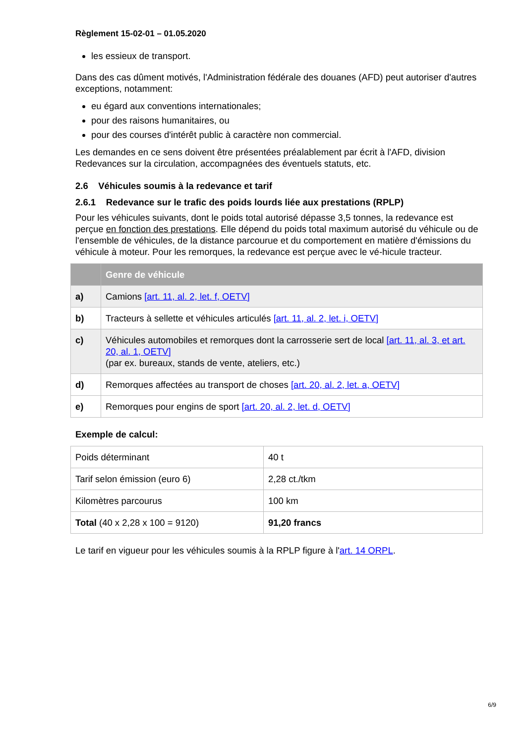Règlement 15-02-01 – 01.05.2020
les essieux de transport.
Dans des cas dûment motivés, l'Administration fédérale des douanes (AFD) peut autoriser d'autres exceptions, notamment:
eu égard aux conventions internationales;
pour des raisons humanitaires, ou
pour des courses d'intérêt public à caractère non commercial.
Les demandes en ce sens doivent être présentées préalablement par écrit à l'AFD, division Redevances sur la circulation, accompagnées des éventuels statuts, etc.
2.6 Véhicules soumis à la redevance et tarif
2.6.1 Redevance sur le trafic des poids lourds liée aux prestations (RPLP)
Pour les véhicules suivants, dont le poids total autorisé dépasse 3,5 tonnes, la redevance est perçue en fonction des prestations. Elle dépend du poids total maximum autorisé du véhicule ou de l'ensemble de véhicules, de la distance parcourue et du comportement en matière d'émissions du véhicule à moteur. Pour les remorques, la redevance est perçue avec le vé-hicule tracteur.
| | Genre de véhicule |
| --- | --- |
| a) | Camions [art. 11, al. 2, let. f, OETV] |
| b) | Tracteurs à sellette et véhicules articulés [art. 11, al. 2, let. i, OETV] |
| c) | Véhicules automobiles et remorques dont la carrosserie sert de local [art. 11, al. 3, et art. 20, al. 1, OETV] (par ex. bureaux, stands de vente, ateliers, etc.) |
| d) | Remorques affectées au transport de choses [art. 20, al. 2, let. a, OETV] |
| e) | Remorques pour engins de sport [art. 20, al. 2, let. d, OETV] |
Exemple de calcul:
| Poids déterminant | 40 t |
| Tarif selon émission (euro 6) | 2,28 ct./tkm |
| Kilomètres parcourus | 100 km |
| Total (40 x 2,28 x 100 = 9120) | 91,20 francs |
Le tarif en vigueur pour les véhicules soumis à la RPLP figure à l'art. 14 ORPL.
6/9